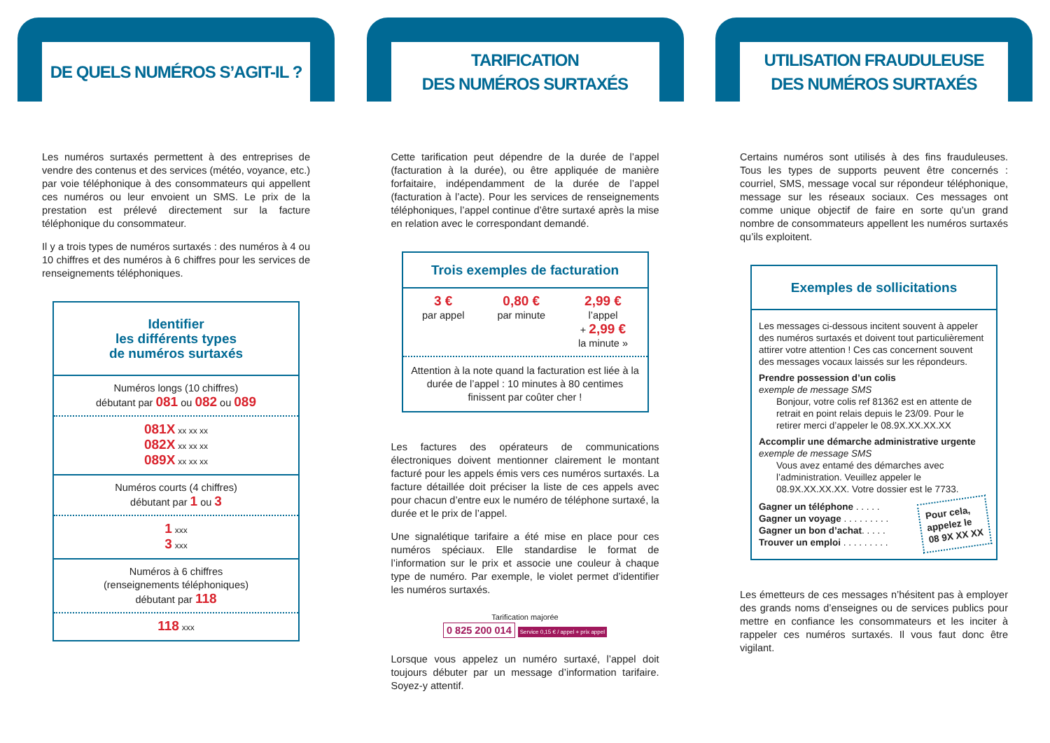DE QUELS NUMÉROS S’AGIT-IL ?
Les numéros surtaxés permettent à des entreprises de vendre des contenus et des services (météo, voyance, etc.) par voie téléphonique à des consommateurs qui appellent ces numéros ou leur envoient un SMS. Le prix de la prestation est prélevé directement sur la facture téléphonique du consommateur.
Il y a trois types de numéros surtaxés : des numéros à 4 ou 10 chiffres et des numéros à 6 chiffres pour les services de renseignements téléphoniques.
Identifier
les différents types
de numéros surtaxés
Numéros longs (10 chiffres)
débutant par 081 ou 082 ou 089
081X xx xx xx
082X xx xx xx
089X xx xx xx
Numéros courts (4 chiffres)
débutant par 1 ou 3
1 xxx
3 xxx
Numéros à 6 chiffres
(renseignements téléphoniques)
débutant par 118
118 xxx
TARIFICATION
DES NUMÉROS SURTAXÉS
Cette tarification peut dépendre de la durée de l’appel (facturation à la durée), ou être appliquée de manière forfaitaire, indépendamment de la durée de l’appel (facturation à l’acte). Pour les services de renseignements téléphoniques, l’appel continue d’être surtaxé après la mise en relation avec le correspondant demandé.
Trois exemples de facturation
3 €
par appel
0,80 €
par minute
2,99 €
l’appel
+ 2,99 €
la minute »
Attention à la note quand la facturation est liée à la durée de l’appel : 10 minutes à 80 centimes finissent par coûter cher !
Les factures des opérateurs de communications électroniques doivent mentionner clairement le montant facturé pour les appels émis vers ces numéros surtaxés. La facture détaillée doit préciser la liste de ces appels avec pour chacun d’entre eux le numéro de téléphone surtaxé, la durée et le prix de l’appel.
Une signalétique tarifaire a été mise en place pour ces numéros spéciaux. Elle standardise le format de l’information sur le prix et associe une couleur à chaque type de numéro. Par exemple, le violet permet d’identifier les numéros surtaxés.
Tarification majorée
0 825 200 014 Service 0,15 € / appel + prix appel
Lorsque vous appelez un numéro surtaxé, l’appel doit toujours débuter par un message d’information tarifaire. Soyez-y attentif.
UTILISATION FRAUDULEUSE
DES NUMÉROS SURTAXÉS
Certains numéros sont utilisés à des fins frauduleuses. Tous les types de supports peuvent être concernés : courriel, SMS, message vocal sur répondeur téléphonique, message sur les réseaux sociaux. Ces messages ont comme unique objectif de faire en sorte qu’un grand nombre de consommateurs appellent les numéros surtaxés qu’ils exploitent.
Exemples de sollicitations
Les messages ci-dessous incitent souvent à appeler des numéros surtaxés et doivent tout particulièrement attirer votre attention ! Ces cas concernent souvent des messages vocaux laissés sur les répondeurs.
Prendre possession d’un colis
exemple de message SMS
Bonjour, votre colis ref 81362 est en attente de retrait en point relais depuis le 23/09. Pour le retirer merci d’appeler le 08.9X.XX.XX.XX
Accomplir une démarche administrative urgente
exemple de message SMS
Vous avez entamé des démarches avec l’administration. Veuillez appeler le 08.9X.XX.XX.XX. Votre dossier est le 7733.
Gagner un téléphone . . . . .
Gagner un voyage . . . . . . . . .
Gagner un bon d’achat. . . . .
Trouver un emploi . . . . . . . . .
Pour cela,
appelez le
08 9X XX XX
Les émetteurs de ces messages n’hésitent pas à employer des grands noms d’enseignes ou de services publics pour mettre en confiance les consommateurs et les inciter à rappeler ces numéros surtaxés. Il vous faut donc être vigilant.